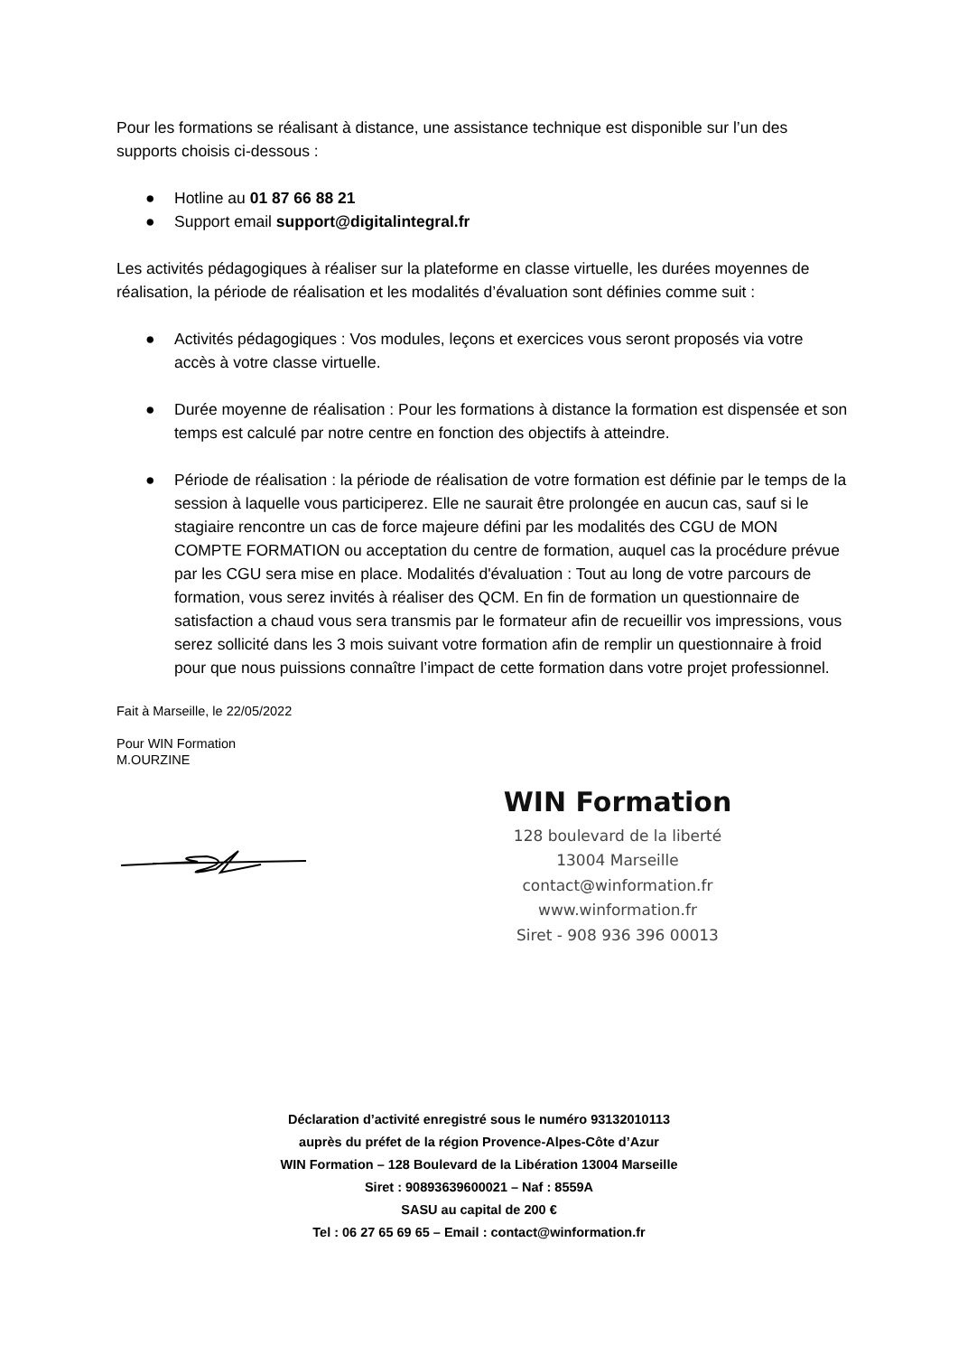Pour les formations se réalisant à distance, une assistance technique est disponible sur l’un des supports choisis ci-dessous :
● Hotline au 01 87 66 88 21
● Support email support@digitalintegral.fr
Les activités pédagogiques à réaliser sur la plateforme en classe virtuelle, les durées moyennes de réalisation, la période de réalisation et les modalités d’évaluation sont définies comme suit :
● Activités pédagogiques : Vos modules, leçons et exercices vous seront proposés via votre accès à votre classe virtuelle.
● Durée moyenne de réalisation : Pour les formations à distance la formation est dispensée et son temps est calculé par notre centre en fonction des objectifs à atteindre.
● Période de réalisation : la période de réalisation de votre formation est définie par le temps de la session à laquelle vous participerez. Elle ne saurait être prolongée en aucun cas, sauf si le stagiaire rencontre un cas de force majeure défini par les modalités des CGU de MON COMPTE FORMATION ou acceptation du centre de formation, auquel cas la procédure prévue par les CGU sera mise en place. Modalités d'évaluation : Tout au long de votre parcours de formation, vous serez invités à réaliser des QCM. En fin de formation un questionnaire de satisfaction a chaud vous sera transmis par le formateur afin de recueillir vos impressions, vous serez sollicité dans les 3 mois suivant votre formation afin de remplir un questionnaire à froid pour que nous puissions connaître l’impact de cette formation dans votre projet professionnel.
Fait à Marseille, le 22/05/2022
Pour WIN Formation
M.OURZINE
WIN Formation
128 boulevard de la liberté
13004 Marseille
contact@winformation.fr
www.winformation.fr
Siret - 908 936 396 00013
Déclaration d’activité enregistré sous le numéro 93132010113
auprès du préfet de la région Provence-Alpes-Côte d’Azur
WIN Formation – 128 Boulevard de la Libération 13004 Marseille
Siret : 90893639600021 – Naf : 8559A
SASU au capital de 200 €
Tel : 06 27 65 69 65 – Email : contact@winformation.fr